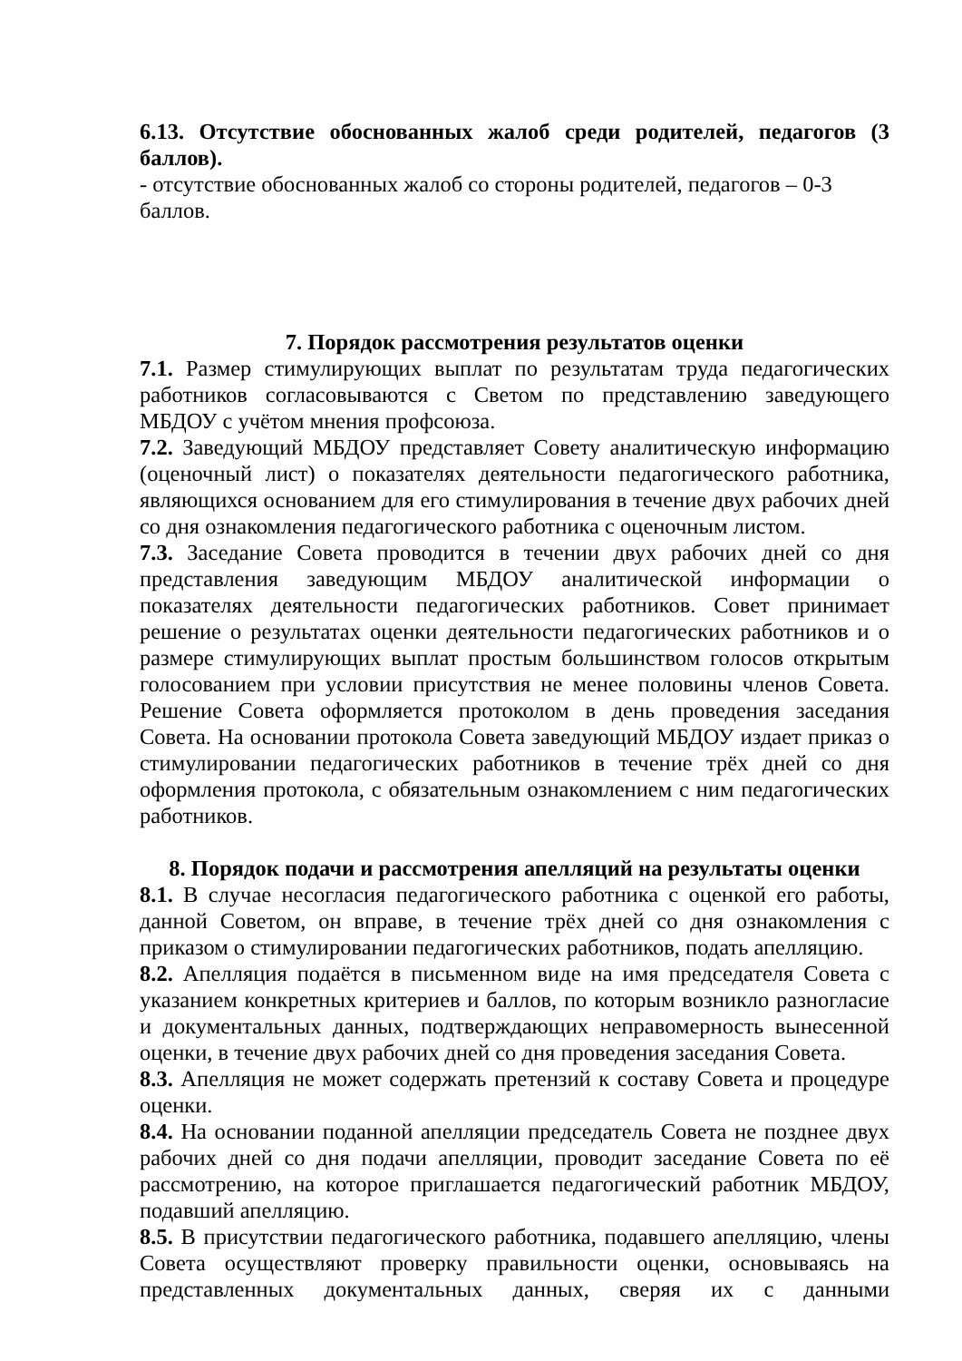6.13. Отсутствие обоснованных жалоб среди родителей, педагогов (3 баллов).
- отсутствие обоснованных жалоб со стороны родителей, педагогов – 0-3
баллов.
7. Порядок рассмотрения результатов оценки
7.1. Размер стимулирующих выплат по результатам труда педагогических работников согласовываются с Светом по представлению заведующего МБДОУ с учётом мнения профсоюза.
7.2. Заведующий МБДОУ представляет Совету аналитическую информацию (оценочный лист) о показателях деятельности педагогического работника, являющихся основанием для его стимулирования в течение двух рабочих дней со дня ознакомления педагогического работника с оценочным листом.
7.3. Заседание Совета проводится в течении двух рабочих дней со дня представления заведующим МБДОУ аналитической информации о показателях деятельности педагогических работников. Совет принимает решение о результатах оценки деятельности педагогических работников и о размере стимулирующих выплат простым большинством голосов открытым голосованием при условии присутствия не менее половины членов Совета. Решение Совета оформляется протоколом в день проведения заседания Совета. На основании протокола Совета заведующий МБДОУ издает приказ о стимулировании педагогических работников в течение трёх дней со дня оформления протокола, с обязательным ознакомлением с ним педагогических работников.
8. Порядок подачи и рассмотрения апелляций на результаты оценки
8.1. В случае несогласия педагогического работника с оценкой его работы, данной Советом, он вправе, в течение трёх дней со дня ознакомления с приказом о стимулировании педагогических работников, подать апелляцию.
8.2. Апелляция подаётся в письменном виде на имя председателя Совета с указанием конкретных критериев и баллов, по которым возникло разногласие и документальных данных, подтверждающих неправомерность вынесенной оценки, в течение двух рабочих дней со дня проведения заседания Совета.
8.3. Апелляция не может содержать претензий к составу Совета и процедуре оценки.
8.4. На основании поданной апелляции председатель Совета не позднее двух рабочих дней со дня подачи апелляции, проводит заседание Совета по её рассмотрению, на которое приглашается педагогический работник МБДОУ, подавший апелляцию.
8.5. В присутствии педагогического работника, подавшего апелляцию, члены Совета осуществляют проверку правильности оценки, основываясь на представленных документальных данных, сверяя их с данными